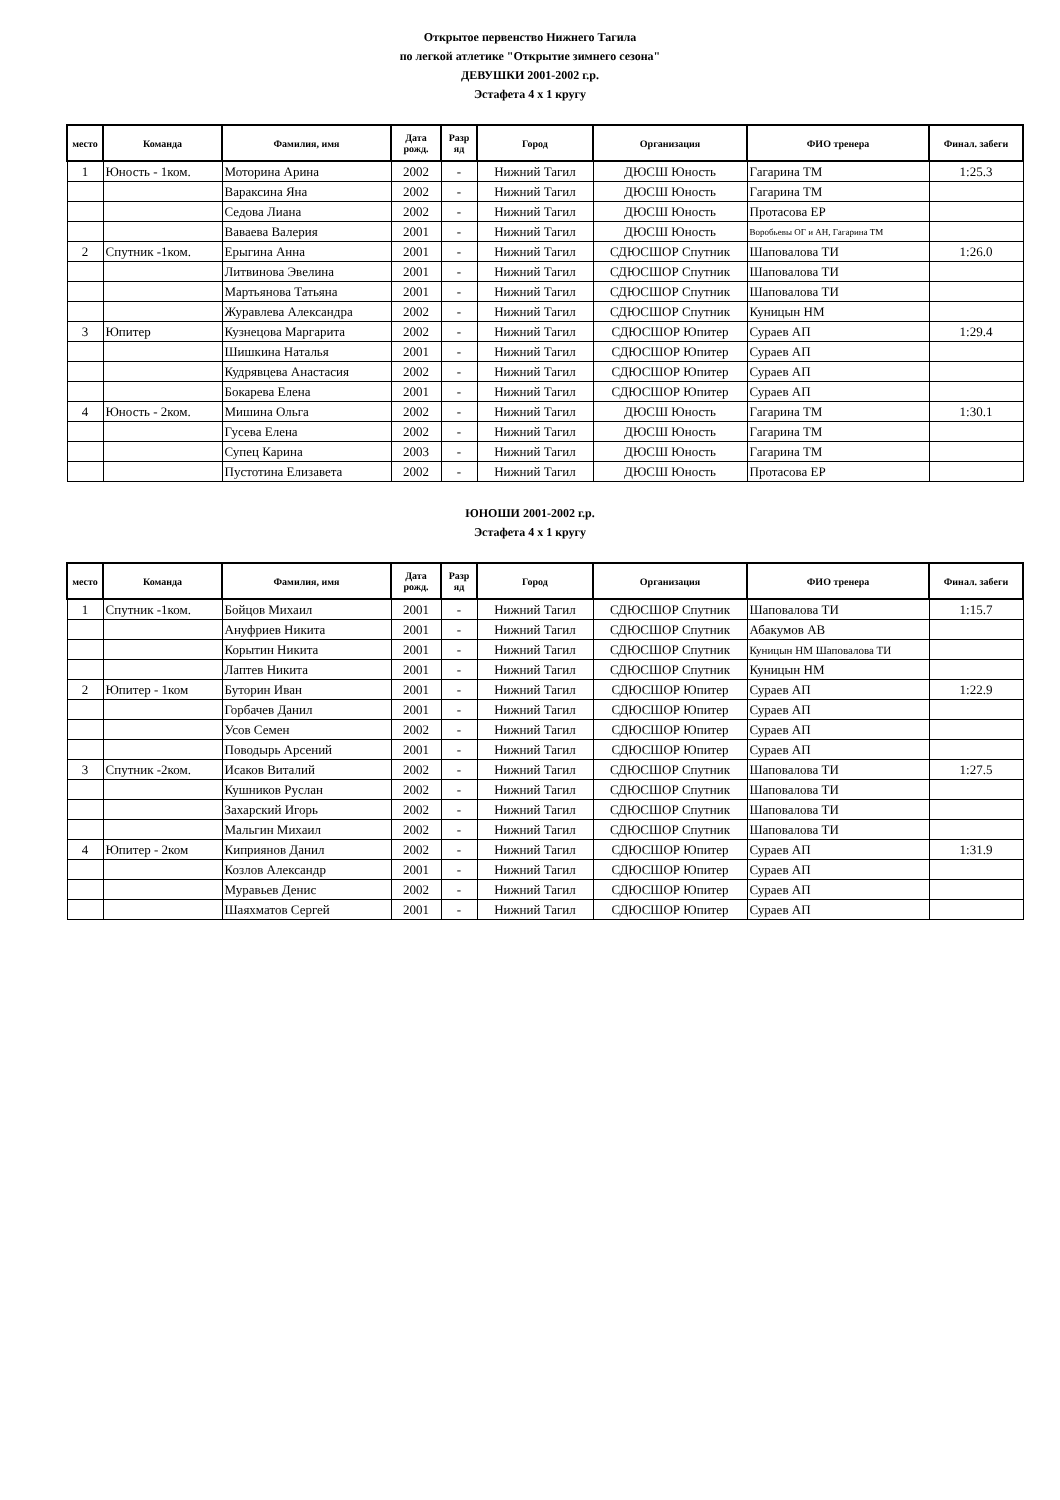Открытое первенство Нижнего Тагила
по легкой атлетике "Открытие зимнего сезона"
ДЕВУШКИ 2001-2002 г.р.
Эстафета 4 х 1 кругу
| место | Команда | Фамилия, имя | Дата рожд. | Разр яд | Город | Организация | ФИО тренера | Финал. забеги |
| --- | --- | --- | --- | --- | --- | --- | --- | --- |
| 1 | Юность - 1ком. | Моторина Арина | 2002 | - | Нижний Тагил | ДЮСШ Юность | Гагарина ТМ | 1:25.3 |
| | | Вараксина Яна | 2002 | - | Нижний Тагил | ДЮСШ Юность | Гагарина ТМ | |
| | | Седова Лиана | 2002 | - | Нижний Тагил | ДЮСШ Юность | Протасова ЕР | |
| | | Ваваева Валерия | 2001 | - | Нижний Тагил | ДЮСШ Юность | Воробьевы ОГ и АН, Гагарина ТМ | |
| 2 | Спутник -1ком. | Ерыгина Анна | 2001 | - | Нижний Тагил | СДЮСШОР Спутник | Шаповалова ТИ | 1:26.0 |
| | | Литвинова Эвелина | 2001 | - | Нижний Тагил | СДЮСШОР Спутник | Шаповалова ТИ | |
| | | Мартьянова Татьяна | 2001 | - | Нижний Тагил | СДЮСШОР Спутник | Шаповалова ТИ | |
| | | Журавлева Александра | 2002 | - | Нижний Тагил | СДЮСШОР Спутник | Куницын НМ | |
| 3 | Юпитер | Кузнецова Маргарита | 2002 | - | Нижний Тагил | СДЮСШОР Юпитер | Сураев АП | 1:29.4 |
| | | Шишкина Наталья | 2001 | - | Нижний Тагил | СДЮСШОР Юпитер | Сураев АП | |
| | | Кудрявцева Анастасия | 2002 | - | Нижний Тагил | СДЮСШОР Юпитер | Сураев АП | |
| | | Бокарева Елена | 2001 | - | Нижний Тагил | СДЮСШОР Юпитер | Сураев АП | |
| 4 | Юность - 2ком. | Мишина Ольга | 2002 | - | Нижний Тагил | ДЮСШ Юность | Гагарина ТМ | 1:30.1 |
| | | Гусева Елена | 2002 | - | Нижний Тагил | ДЮСШ Юность | Гагарина ТМ | |
| | | Супец Карина | 2003 | - | Нижний Тагил | ДЮСШ Юность | Гагарина ТМ | |
| | | Пустотина Елизавета | 2002 | - | Нижний Тагил | ДЮСШ Юность | Протасова ЕР | |
ЮНОШИ 2001-2002 г.р.
Эстафета 4 х 1 кругу
| место | Команда | Фамилия, имя | Дата рожд. | Разр яд | Город | Организация | ФИО тренера | Финал. забеги |
| --- | --- | --- | --- | --- | --- | --- | --- | --- |
| 1 | Спутник -1ком. | Бойцов Михаил | 2001 | - | Нижний Тагил | СДЮСШОР Спутник | Шаповалова ТИ | 1:15.7 |
| | | Ануфриев Никита | 2001 | - | Нижний Тагил | СДЮСШОР Спутник | Абакумов АВ | |
| | | Корытин Никита | 2001 | - | Нижний Тагил | СДЮСШОР Спутник | Куницын НМ Шаповалова ТИ | |
| | | Лаптев Никита | 2001 | - | Нижний Тагил | СДЮСШОР Спутник | Куницын НМ | |
| 2 | Юпитер - 1ком | Буторин Иван | 2001 | - | Нижний Тагил | СДЮСШОР Юпитер | Сураев АП | 1:22.9 |
| | | Горбачев Данил | 2001 | - | Нижний Тагил | СДЮСШОР Юпитер | Сураев АП | |
| | | Усов Семен | 2002 | - | Нижний Тагил | СДЮСШОР Юпитер | Сураев АП | |
| | | Поводырь Арсений | 2001 | - | Нижний Тагил | СДЮСШОР Юпитер | Сураев АП | |
| 3 | Спутник -2ком. | Исаков Виталий | 2002 | - | Нижний Тагил | СДЮСШОР Спутник | Шаповалова ТИ | 1:27.5 |
| | | Кушников Руслан | 2002 | - | Нижний Тагил | СДЮСШОР Спутник | Шаповалова ТИ | |
| | | Захарский Игорь | 2002 | - | Нижний Тагил | СДЮСШОР Спутник | Шаповалова ТИ | |
| | | Мальгин Михаил | 2002 | - | Нижний Тагил | СДЮСШОР Спутник | Шаповалова ТИ | |
| 4 | Юпитер - 2ком | Киприянов Данил | 2002 | - | Нижний Тагил | СДЮСШОР Юпитер | Сураев АП | 1:31.9 |
| | | Козлов Александр | 2001 | - | Нижний Тагил | СДЮСШОР Юпитер | Сураев АП | |
| | | Муравьев Денис | 2002 | - | Нижний Тагил | СДЮСШОР Юпитер | Сураев АП | |
| | | Шаяхматов Сергей | 2001 | - | Нижний Тагил | СДЮСШОР Юпитер | Сураев АП | |